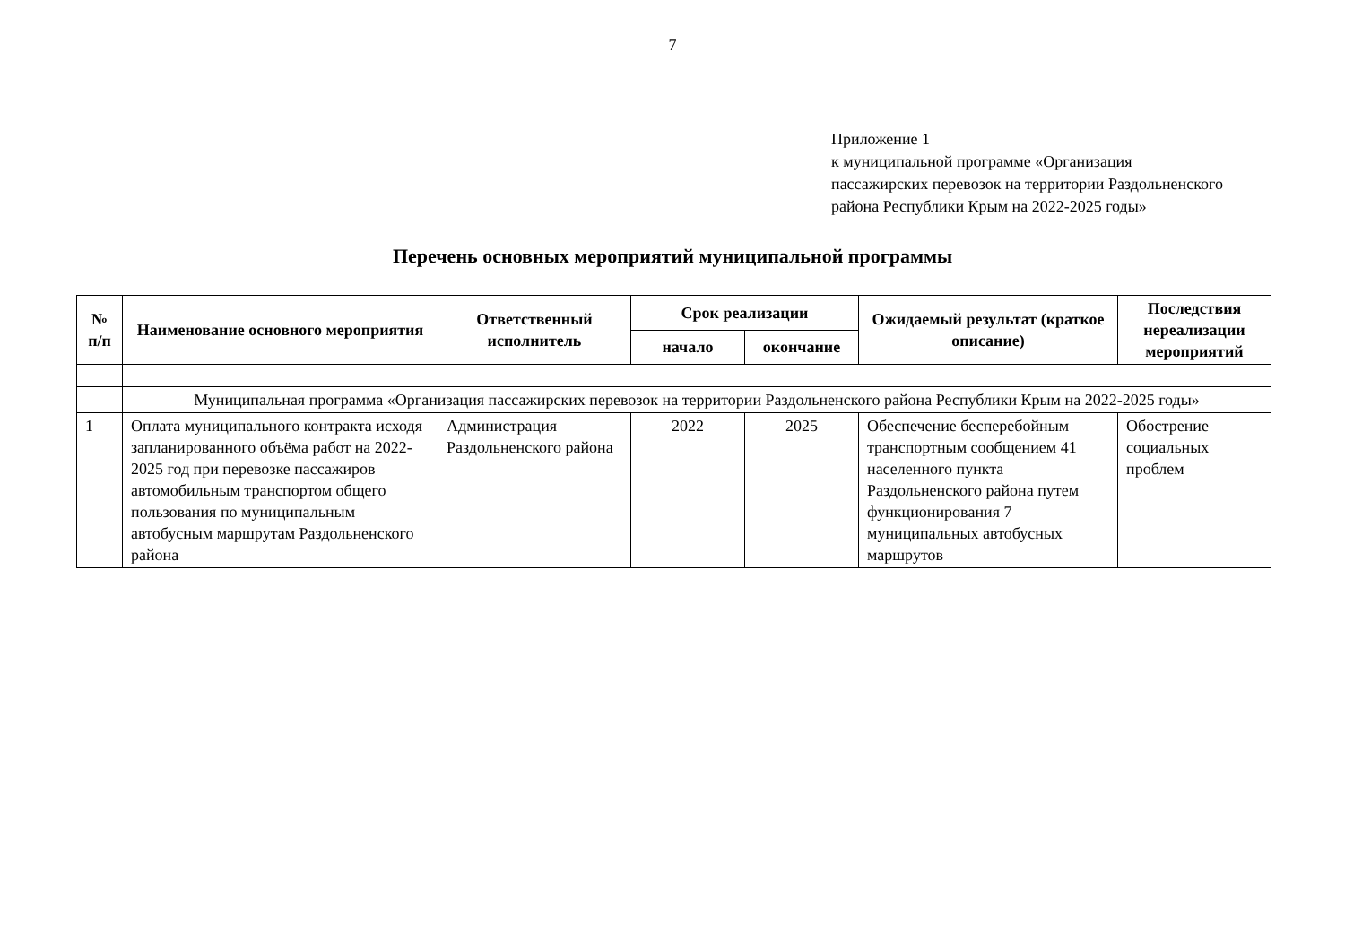7
Приложение 1
к муниципальной программе «Организация
пассажирских перевозок на территории Раздольненского
района Республики Крым на 2022-2025 годы»
Перечень основных мероприятий муниципальной программы
| № п/п | Наименование основного мероприятия | Ответственный исполнитель | Срок реализации | | Ожидаемый результат (краткое описание) | Последствия нереализации мероприятий |
| --- | --- | --- | --- | --- | --- | --- |
| | | | начало | окончание | | |
| | Муниципальная программа «Организация пассажирских перевозок на территории Раздольненского района Республики Крым на 2022-2025 годы» | | | | | |
| 1 | Оплата муниципального контракта исходя запланированного объёма работ на 2022-2025 год при перевозке пассажиров автомобильным транспортом общего пользования по муниципальным автобусным маршрутам Раздольненского района | Администрация Раздольненского района | 2022 | 2025 | Обеспечение бесперебойным транспортным сообщением 41 населенного пункта Раздольненского района путем функционирования 7 муниципальных автобусных маршрутов | Обострение социальных проблем |